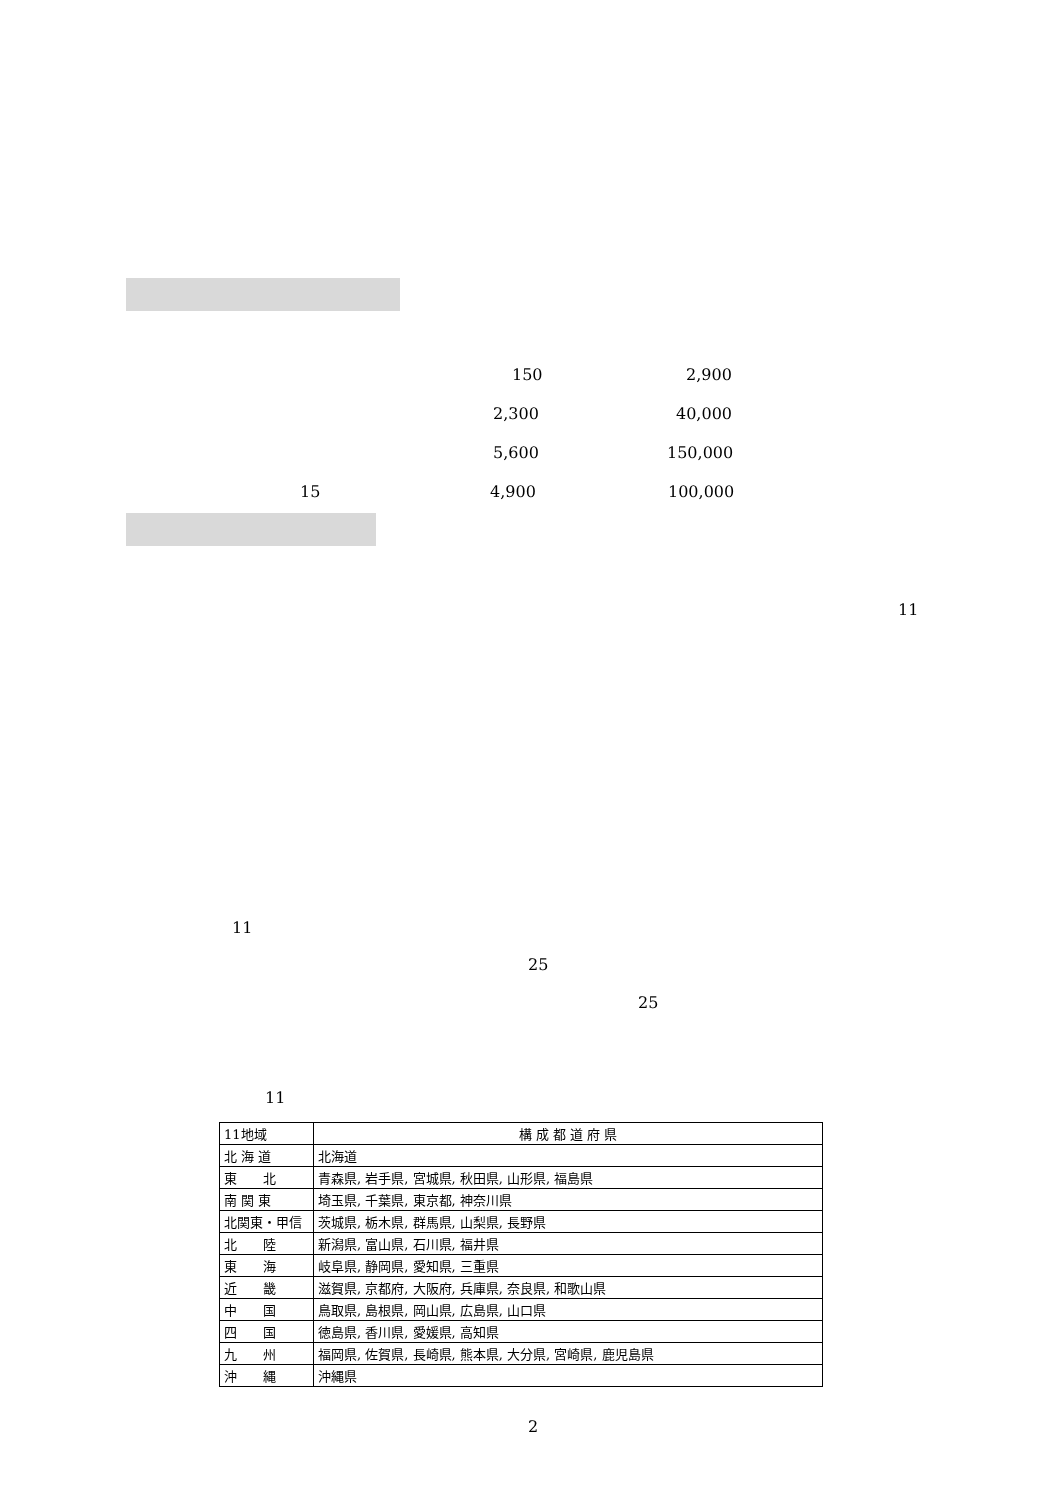150 2,900
2,300 40,000
5,600 150,000
15 4,900 100,000
11
11
25
25
11
| 11地域 | 構 成 都 道 府 県 |
| --- | --- |
| 北 海 道 | 北海道 |
| 東 北 | 青森県, 岩手県, 宮城県, 秋田県, 山形県, 福島県 |
| 南 関 東 | 埼玉県, 千葉県, 東京都, 神奈川県 |
| 北関東・甲信 | 茨城県, 栃木県, 群馬県, 山梨県, 長野県 |
| 北 陸 | 新潟県, 富山県, 石川県, 福井県 |
| 東 海 | 岐阜県, 静岡県, 愛知県, 三重県 |
| 近 畿 | 滋賀県, 京都府, 大阪府, 兵庫県, 奈良県, 和歌山県 |
| 中 国 | 鳥取県, 島根県, 岡山県, 広島県, 山口県 |
| 四 国 | 徳島県, 香川県, 愛媛県, 高知県 |
| 九 州 | 福岡県, 佐賀県, 長崎県, 熊本県, 大分県, 宮崎県, 鹿児島県 |
| 沖 縄 | 沖縄県 |
2